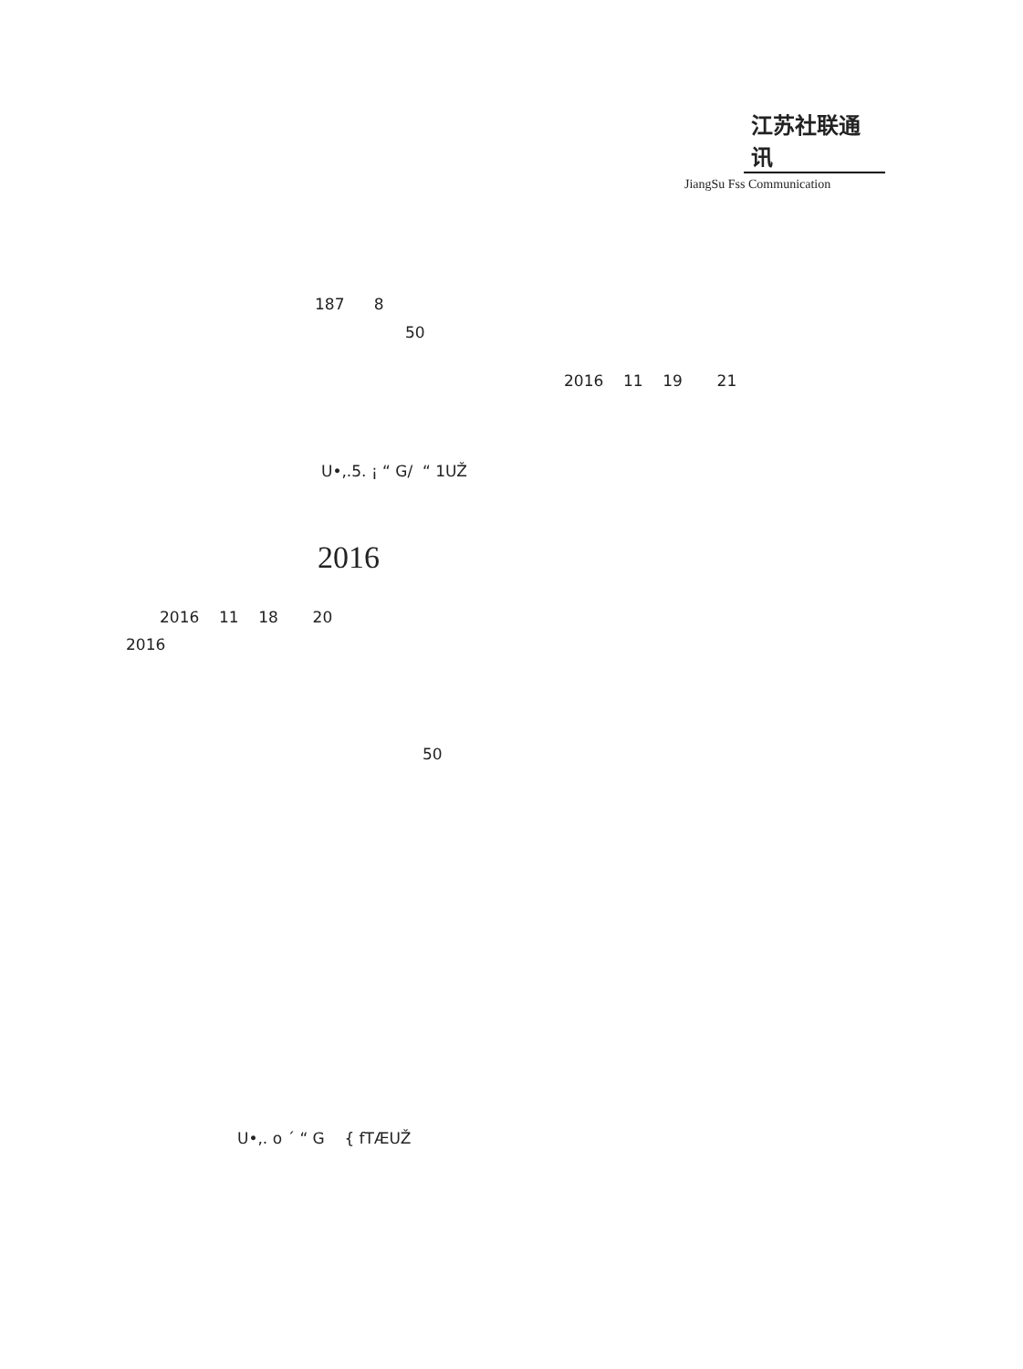江苏社联通讯
JiangSu Fss Communication
187 8
50
2016 11 19 21
U•,.5. ¡ “ G/ “ 1UŽ
2016
2016 11 18 20
2016
50
U•,. o ´ “ G { fTÆUŽ